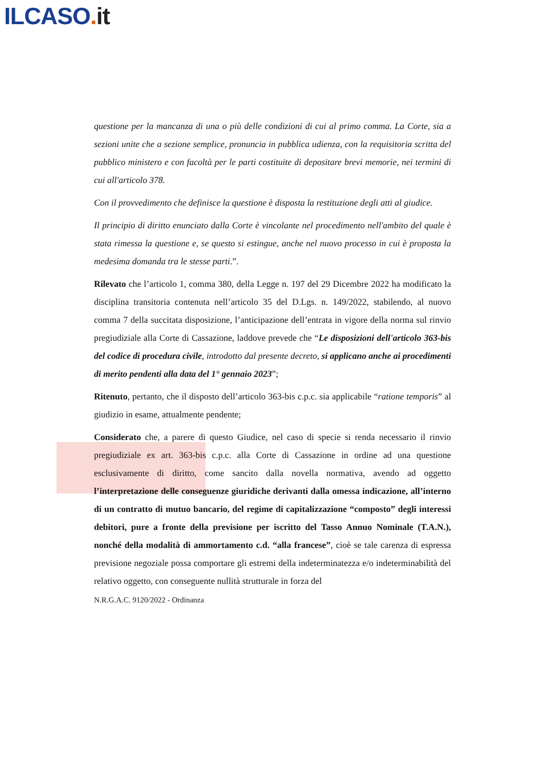ILCASO. it
questione per la mancanza di una o più delle condizioni di cui al primo comma. La Corte, sia a sezioni unite che a sezione semplice, pronuncia in pubblica udienza, con la requisitoria scritta del pubblico ministero e con facoltà per le parti costituite di depositare brevi memorie, nei termini di cui all'articolo 378.
Con il provvedimento che definisce la questione è disposta la restituzione degli atti al giudice.
Il principio di diritto enunciato dalla Corte è vincolante nel procedimento nell'ambito del quale è stata rimessa la questione e, se questo si estingue, anche nel nuovo processo in cui è proposta la medesima domanda tra le stesse parti.”.
Rilevato che l’articolo 1, comma 380, della Legge n. 197 del 29 Dicembre 2022 ha modificato la disciplina transitoria contenuta nell’articolo 35 del D.Lgs. n. 149/2022, stabilendo, al nuovo comma 7 della succitata disposizione, l’anticipazione dell’entrata in vigore della norma sul rinvio pregiudiziale alla Corte di Cassazione, laddove prevede che “Le disposizioni dell'articolo 363-bis del codice di procedura civile, introdotto dal presente decreto, si applicano anche ai procedimenti di merito pendenti alla data del 1° gennaio 2023”;
Ritenuto, pertanto, che il disposto dell’articolo 363-bis c.p.c. sia applicabile “ratione temporis” al giudizio in esame, attualmente pendente;
Considerato che, a parere di questo Giudice, nel caso di specie si renda necessario il rinvio pregiudiziale ex art. 363-bis c.p.c. alla Corte di Cassazione in ordine ad una questione esclusivamente di diritto, come sancito dalla novella normativa, avendo ad oggetto l’interpretazione delle conseguenze giuridiche derivanti dalla omessa indicazione, all’interno di un contratto di mutuo bancario, del regime di capitalizzazione “composto” degli interessi debitori, pure a fronte della previsione per iscritto del Tasso Annuo Nominale (T.A.N.), nonché della modalità di ammortamento c.d. “alla francese”, cioè se tale carenza di espressa previsione negoziale possa comportare gli estremi della indeterminatezza e/o indeterminabilità del relativo oggetto, con conseguente nullità strutturale in forza del
N.R.G.A.C. 9120/2022 - Ordinanza